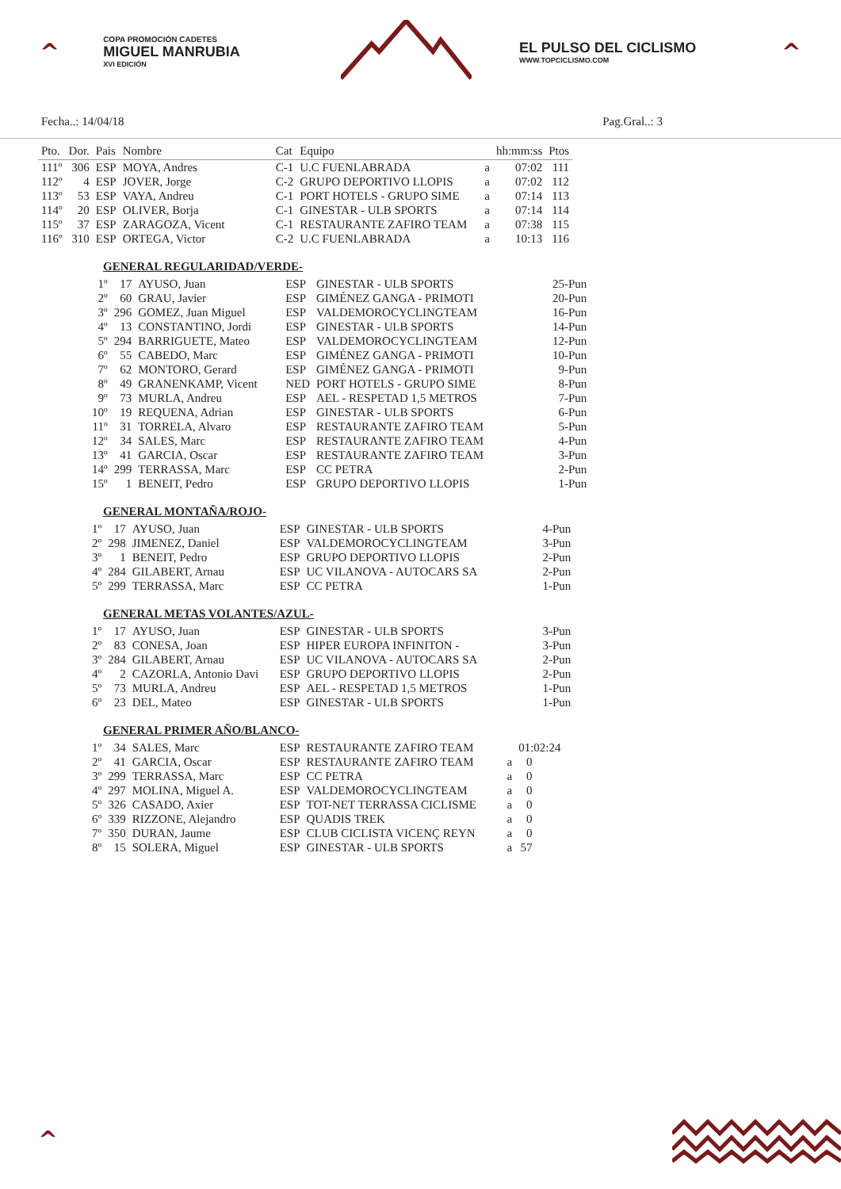^
COPA PROMOCIÓN CADETES
MIGUEL MANRUBIA
XVI EDICIÓN
EL PULSO DEL CICLISMO
WWW.TOPCICLISMO.COM
^
Fecha..: 14/04/18 Pag.Gral..: 3
| Pto. | Dor. | Pais | Nombre | Cat | Equipo | | hh:mm:ss | Ptos |
| --- | --- | --- | --- | --- | --- | --- | --- | --- |
| 111º | 306 | ESP | MOYA, Andres | C-1 | U.C FUENLABRADA | a | 07:02 | 111 |
| 112º | 4 | ESP | JOVER, Jorge | C-2 | GRUPO DEPORTIVO LLOPIS | a | 07:02 | 112 |
| 113º | 53 | ESP | VAYA, Andreu | C-1 | PORT HOTELS - GRUPO SIME | a | 07:14 | 113 |
| 114º | 20 | ESP | OLIVER, Borja | C-1 | GINESTAR - ULB SPORTS | a | 07:14 | 114 |
| 115º | 37 | ESP | ZARAGOZA, Vicent | C-1 | RESTAURANTE ZAFIRO TEAM | a | 07:38 | 115 |
| 116º | 310 | ESP | ORTEGA, Victor | C-2 | U.C FUENLABRADA | a | 10:13 | 116 |
GENERAL REGULARIDAD/VERDE-
| 1º | 17 | AYUSO, Juan | ESP | GINESTAR - ULB SPORTS | 25-Pun |
| 2º | 60 | GRAU, Javier | ESP | GIMÉNEZ GANGA - PRIMOTI | 20-Pun |
| 3º | 296 | GOMEZ, Juan Miguel | ESP | VALDEMOROCYCLINGTEAM | 16-Pun |
| 4º | 13 | CONSTANTINO, Jordi | ESP | GINESTAR - ULB SPORTS | 14-Pun |
| 5º | 294 | BARRIGUETE, Mateo | ESP | VALDEMOROCYCLINGTEAM | 12-Pun |
| 6º | 55 | CABEDO, Marc | ESP | GIMÉNEZ GANGA - PRIMOTI | 10-Pun |
| 7º | 62 | MONTORO, Gerard | ESP | GIMÉNEZ GANGA - PRIMOTI | 9-Pun |
| 8º | 49 | GRANENKAMP, Vicent | NED | PORT HOTELS - GRUPO SIME | 8-Pun |
| 9º | 73 | MURLA, Andreu | ESP | AEL - RESPETAD 1,5 METROS | 7-Pun |
| 10º | 19 | REQUENA, Adrian | ESP | GINESTAR - ULB SPORTS | 6-Pun |
| 11º | 31 | TORRELA, Alvaro | ESP | RESTAURANTE ZAFIRO TEAM | 5-Pun |
| 12º | 34 | SALES, Marc | ESP | RESTAURANTE ZAFIRO TEAM | 4-Pun |
| 13º | 41 | GARCIA, Oscar | ESP | RESTAURANTE ZAFIRO TEAM | 3-Pun |
| 14º | 299 | TERRASSA, Marc | ESP | CC PETRA | 2-Pun |
| 15º | 1 | BENEIT, Pedro | ESP | GRUPO DEPORTIVO LLOPIS | 1-Pun |
GENERAL MONTAÑA/ROJO-
| 1º | 17 | AYUSO, Juan | ESP | GINESTAR - ULB SPORTS | 4-Pun |
| 2º | 298 | JIMENEZ, Daniel | ESP | VALDEMOROCYCLINGTEAM | 3-Pun |
| 3º | 1 | BENEIT, Pedro | ESP | GRUPO DEPORTIVO LLOPIS | 2-Pun |
| 4º | 284 | GILABERT, Arnau | ESP | UC VILANOVA - AUTOCARS SA | 2-Pun |
| 5º | 299 | TERRASSA, Marc | ESP | CC PETRA | 1-Pun |
GENERAL METAS VOLANTES/AZUL-
| 1º | 17 | AYUSO, Juan | ESP | GINESTAR - ULB SPORTS | 3-Pun |
| 2º | 83 | CONESA, Joan | ESP | HIPER EUROPA INFINITON - | 3-Pun |
| 3º | 284 | GILABERT, Arnau | ESP | UC VILANOVA - AUTOCARS SA | 2-Pun |
| 4º | 2 | CAZORLA, Antonio Davi | ESP | GRUPO DEPORTIVO LLOPIS | 2-Pun |
| 5º | 73 | MURLA, Andreu | ESP | AEL - RESPETAD 1,5 METROS | 1-Pun |
| 6º | 23 | DEL, Mateo | ESP | GINESTAR - ULB SPORTS | 1-Pun |
GENERAL PRIMER AÑO/BLANCO-
| 1º | 34 | SALES, Marc | ESP | RESTAURANTE ZAFIRO TEAM | | 01:02:24 |
| 2º | 41 | GARCIA, Oscar | ESP | RESTAURANTE ZAFIRO TEAM | a | 0 |
| 3º | 299 | TERRASSA, Marc | ESP | CC PETRA | a | 0 |
| 4º | 297 | MOLINA, Miguel A. | ESP | VALDEMOROCYCLINGTEAM | a | 0 |
| 5º | 326 | CASADO, Axier | ESP | TOT-NET TERRASSA CICLISME | a | 0 |
| 6º | 339 | RIZZONE, Alejandro | ESP | QUADIS TREK | a | 0 |
| 7º | 350 | DURAN, Jaume | ESP | CLUB CICLISTA VICENÇ REYN | a | 0 |
| 8º | 15 | SOLERA, Miguel | ESP | GINESTAR - ULB SPORTS | a | 57 |
^